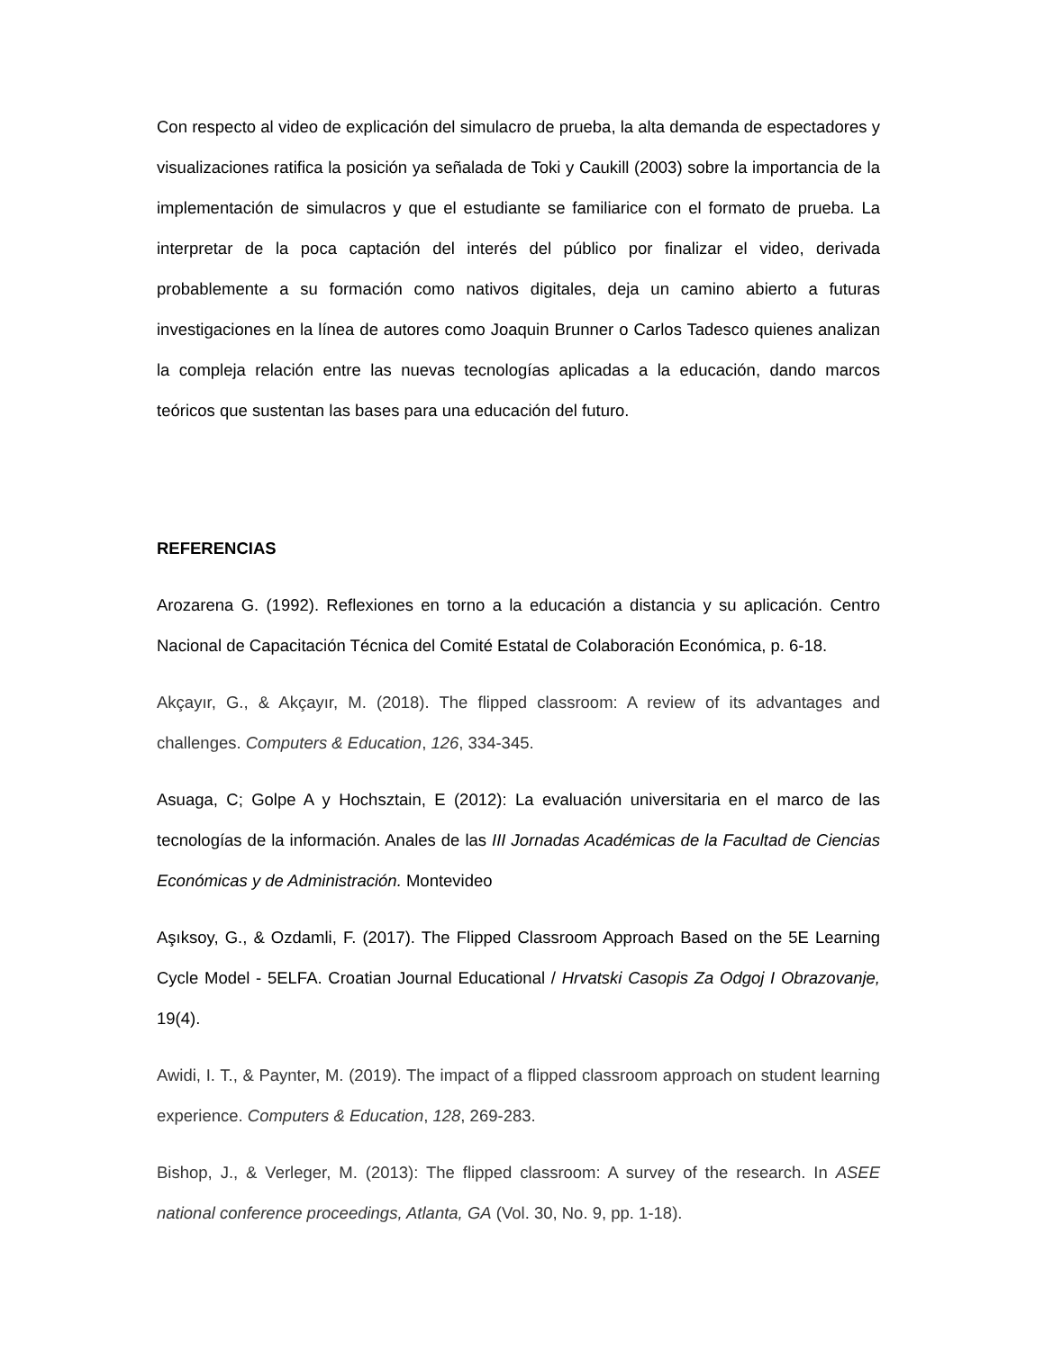Con respecto al video de explicación del simulacro de prueba, la alta demanda de espectadores y visualizaciones ratifica la posición ya señalada de Toki y Caukill (2003) sobre la importancia de la implementación de simulacros y que el estudiante se familiarice con el formato de prueba. La interpretar de la poca captación del interés del público por finalizar el video, derivada probablemente a su formación como nativos digitales, deja un camino abierto a futuras investigaciones en la línea de autores como Joaquin Brunner o Carlos Tadesco quienes analizan la compleja relación entre las nuevas tecnologías aplicadas a la educación, dando marcos teóricos que sustentan las bases para una educación del futuro.
REFERENCIAS
Arozarena G. (1992). Reflexiones en torno a la educación a distancia y su aplicación. Centro Nacional de Capacitación Técnica del Comité Estatal de Colaboración Económica, p. 6-18.
Akçayır, G., & Akçayır, M. (2018). The flipped classroom: A review of its advantages and challenges. Computers & Education, 126, 334-345.
Asuaga, C; Golpe A y Hochsztain, E (2012): La evaluación universitaria en el marco de las tecnologías de la información. Anales de las III Jornadas Académicas de la Facultad de Ciencias Económicas y de Administración. Montevideo
Aşıksoy, G., & Ozdamli, F. (2017). The Flipped Classroom Approach Based on the 5E Learning Cycle Model - 5ELFA. Croatian Journal Educational / Hrvatski Casopis Za Odgoj I Obrazovanje, 19(4).
Awidi, I. T., & Paynter, M. (2019). The impact of a flipped classroom approach on student learning experience. Computers & Education, 128, 269-283.
Bishop, J., & Verleger, M. (2013): The flipped classroom: A survey of the research. In ASEE national conference proceedings, Atlanta, GA (Vol. 30, No. 9, pp. 1-18).